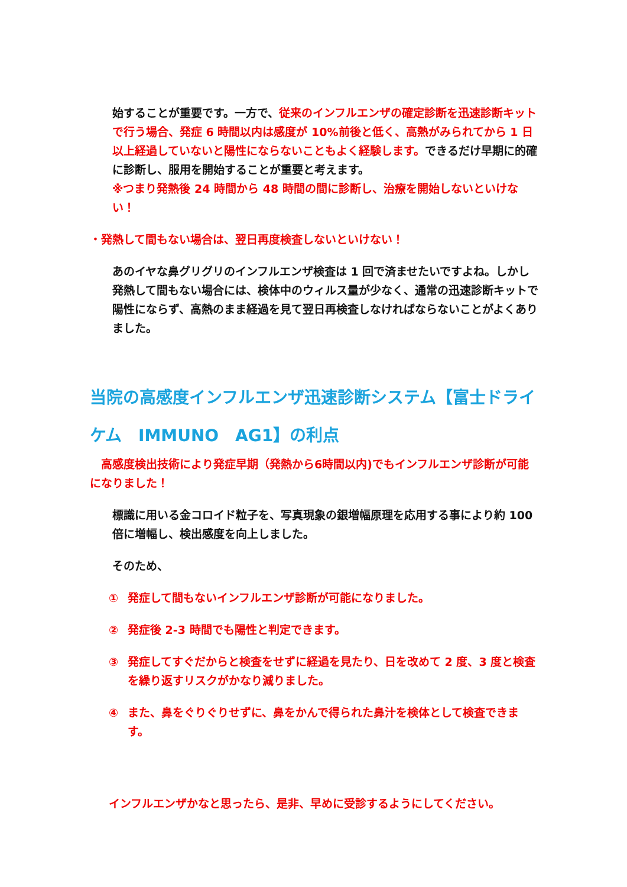始することが重要です。一方で、従来のインフルエンザの確定診断を迅速診断キットで行う場合、発症 6 時間以内は感度が 10%前後と低く、高熱がみられてから 1 日以上経過していないと陽性にならないこともよく経験します。できるだけ早期に的確に診断し、服用を開始することが重要と考えます。
※つまり発熱後 24 時間から 48 時間の間に診断し、治療を開始しないといけない！
・発熱して間もない場合は、翌日再度検査しないといけない！
あのイヤな鼻グリグリのインフルエンザ検査は 1 回で済ませたいですよね。しかし発熱して間もない場合には、検体中のウィルス量が少なく、通常の迅速診断キットで陽性にならず、高熱のまま経過を見て翌日再検査しなければならないことがよくありました。
当院の高感度インフルエンザ迅速診断システム【富士ドライケム　IMMUNO　AG1】の利点
　高感度検出技術により発症早期（発熱から6時間以内)でもインフルエンザ診断が可能になりました！
標識に用いる金コロイド粒子を、写真現象の銀増幅原理を応用する事により約 100 倍に増幅し、検出感度を向上しました。
そのため、
① 発症して間もないインフルエンザ診断が可能になりました。
② 発症後 2-3 時間でも陽性と判定できます。
③ 発症してすぐだからと検査をせずに経過を見たり、日を改めて 2 度、3 度と検査を繰り返すリスクがかなり減りました。
④ また、鼻をぐりぐりせずに、鼻をかんで得られた鼻汁を検体として検査できます。
インフルエンザかなと思ったら、是非、早めに受診するようにしてください。